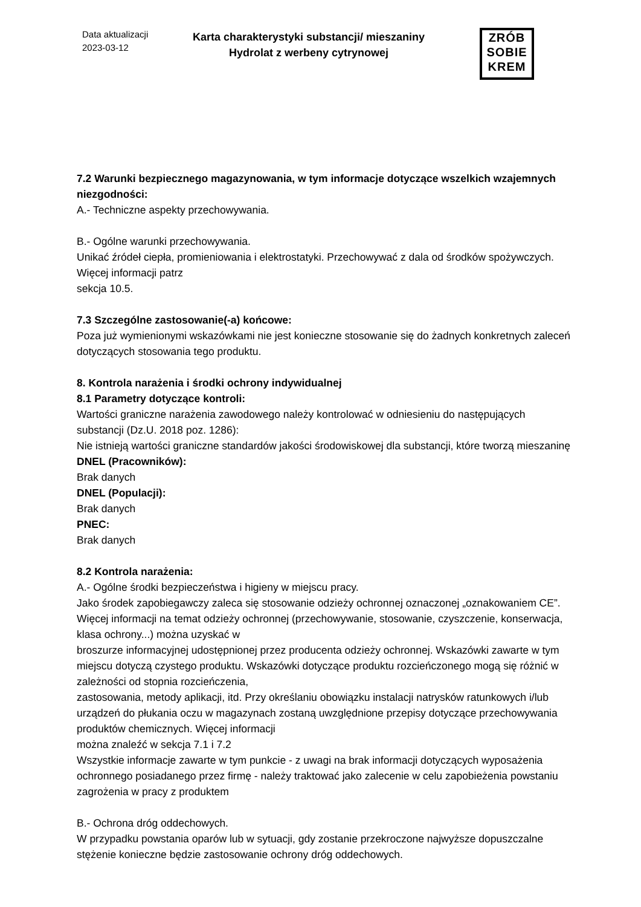Data aktualizacji
2023-03-12
Karta charakterystyki substancji/ mieszaniny
Hydrolat z werbeny cytrynowej
ZRÓB
SOBIE
KREM
7.2 Warunki bezpiecznego magazynowania, w tym informacje dotyczące wszelkich wzajemnych niezgodności:
A.- Techniczne aspekty przechowywania.
B.- Ogólne warunki przechowywania.
Unikać źródeł ciepła, promieniowania i elektrostatyki. Przechowywać z dala od środków spożywczych. Więcej informacji patrz
sekcja 10.5.
7.3 Szczególne zastosowanie(-a) końcowe:
Poza już wymienionymi wskazówkami nie jest konieczne stosowanie się do żadnych konkretnych zaleceń dotyczących stosowania tego produktu.
8. Kontrola narażenia i środki ochrony indywidualnej
8.1 Parametry dotyczące kontroli:
Wartości graniczne narażenia zawodowego należy kontrolować w odniesieniu do następujących substancji (Dz.U. 2018 poz. 1286):
Nie istnieją wartości graniczne standardów jakości środowiskowej dla substancji, które tworzą mieszaninę
DNEL (Pracowników):
Brak danych
DNEL (Populacji):
Brak danych
PNEC:
Brak danych
8.2 Kontrola narażenia:
A.- Ogólne środki bezpieczeństwa i higieny w miejscu pracy.
Jako środek zapobiegawczy zaleca się stosowanie odzieży ochronnej oznaczonej „oznakowaniem CE”. Więcej informacji na temat odzieży ochronnej (przechowywanie, stosowanie, czyszczenie, konserwacja, klasa ochrony...) można uzyskać w
broszurze informacyjnej udostępnionej przez producenta odzieży ochronnej. Wskazówki zawarte w tym miejscu dotyczą czystego produktu. Wskazówki dotyczące produktu rozcieńczonego mogą się różnić w zależności od stopnia rozcieńczenia,
zastosowania, metody aplikacji, itd. Przy określaniu obowiązku instalacji natrysków ratunkowych i/lub urządzeń do płukania oczu w magazynach zostaną uwzględnione przepisy dotyczące przechowywania produktów chemicznych. Więcej informacji
można znaleźć w sekcja 7.1 i 7.2
Wszystkie informacje zawarte w tym punkcie - z uwagi na brak informacji dotyczących wyposażenia ochronnego posiadanego przez firmę - należy traktować jako zalecenie w celu zapobieżenia powstaniu zagrożenia w pracy z produktem
B.- Ochrona dróg oddechowych.
W przypadku powstania oparów lub w sytuacji, gdy zostanie przekroczone najwyższe dopuszczalne stężenie konieczne będzie zastosowanie ochrony dróg oddechowych.